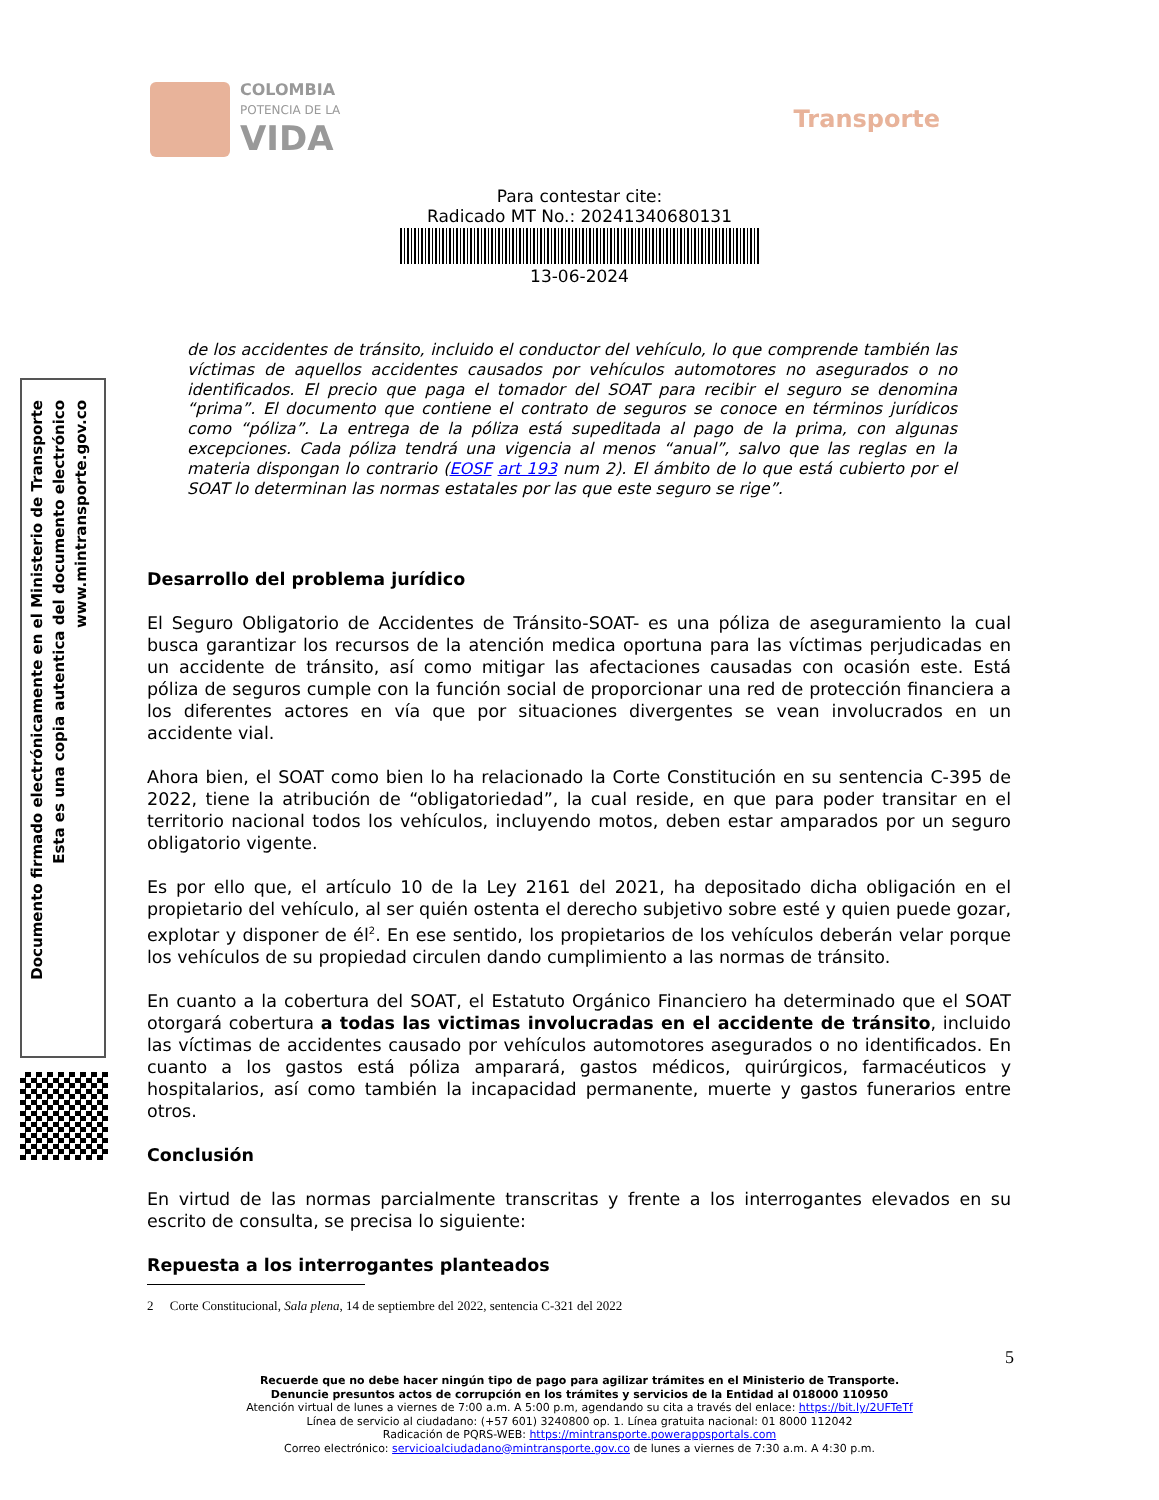COLOMBIA
POTENCIA DE LA
VIDA
Transporte
Para contestar cite:
Radicado MT No.: 20241340680131
13-06-2024
Documento firmado electrónicamente en el Ministerio de Transporte
Esta es una copia autentica del documento electrónico
www.mintransporte.gov.co
de los accidentes de tránsito, incluido el conductor del vehículo, lo que comprende también las víctimas de aquellos accidentes causados por vehículos automotores no asegurados o no identificados. El precio que paga el tomador del SOAT para recibir el seguro se denomina “prima”. El documento que contiene el contrato de seguros se conoce en términos jurídicos como “póliza”. La entrega de la póliza está supeditada al pago de la prima, con algunas excepciones. Cada póliza tendrá una vigencia al menos “anual”, salvo que las reglas en la materia dispongan lo contrario (EOSF art 193 num 2). El ámbito de lo que está cubierto por el SOAT lo determinan las normas estatales por las que este seguro se rige”.
Desarrollo del problema jurídico
El Seguro Obligatorio de Accidentes de Tránsito-SOAT- es una póliza de aseguramiento la cual busca garantizar los recursos de la atención medica oportuna para las víctimas perjudicadas en un accidente de tránsito, así como mitigar las afectaciones causadas con ocasión este. Está póliza de seguros cumple con la función social de proporcionar una red de protección financiera a los diferentes actores en vía que por situaciones divergentes se vean involucrados en un accidente vial.
Ahora bien, el SOAT como bien lo ha relacionado la Corte Constitución en su sentencia C-395 de 2022, tiene la atribución de “obligatoriedad”, la cual reside, en que para poder transitar en el territorio nacional todos los vehículos, incluyendo motos, deben estar amparados por un seguro obligatorio vigente.
Es por ello que, el artículo 10 de la Ley 2161 del 2021, ha depositado dicha obligación en el propietario del vehículo, al ser quién ostenta el derecho subjetivo sobre esté y quien puede gozar, explotar y disponer de él<sup>2</sup>. En ese sentido, los propietarios de los vehículos deberán velar porque los vehículos de su propiedad circulen dando cumplimiento a las normas de tránsito.
En cuanto a la cobertura del SOAT, el Estatuto Orgánico Financiero ha determinado que el SOAT otorgará cobertura a todas las victimas involucradas en el accidente de tránsito, incluido las víctimas de accidentes causado por vehículos automotores asegurados o no identificados. En cuanto a los gastos está póliza amparará, gastos médicos, quirúrgicos, farmacéuticos y hospitalarios, así como también la incapacidad permanente, muerte y gastos funerarios entre otros.
Conclusión
En virtud de las normas parcialmente transcritas y frente a los interrogantes elevados en su escrito de consulta, se precisa lo siguiente:
Repuesta a los interrogantes planteados
2 Corte Constitucional, Sala plena, 14 de septiembre del 2022, sentencia C-321 del 2022
5
Recuerde que no debe hacer ningún tipo de pago para agilizar trámites en el Ministerio de Transporte.
Denuncie presuntos actos de corrupción en los trámites y servicios de la Entidad al 018000 110950
Atención virtual de lunes a viernes de 7:00 a.m. A 5:00 p.m, agendando su cita a través del enlace: https://bit.ly/2UFTeTf
Línea de servicio al ciudadano: (+57 601) 3240800 op. 1. Línea gratuita nacional: 01 8000 112042
Radicación de PQRS-WEB: https://mintransporte.powerappsportals.com
Correo electrónico: servicioalciudadano@mintransporte.gov.co de lunes a viernes de 7:30 a.m. A 4:30 p.m.